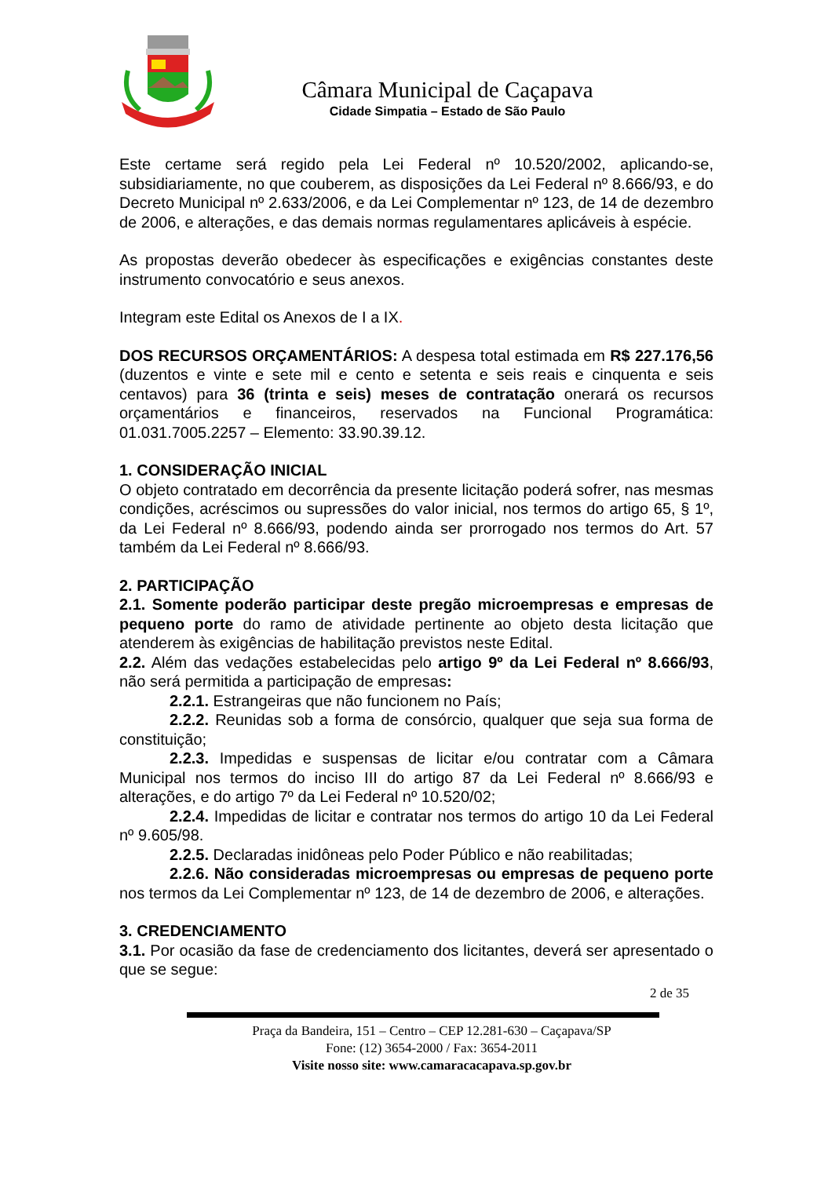Câmara Municipal de Caçapava
Cidade Simpatia – Estado de São Paulo
Este certame será regido pela Lei Federal nº 10.520/2002, aplicando-se, subsidiariamente, no que couberem, as disposições da Lei Federal nº 8.666/93, e do Decreto Municipal nº 2.633/2006, e da Lei Complementar nº 123, de 14 de dezembro de 2006, e alterações, e das demais normas regulamentares aplicáveis à espécie.
As propostas deverão obedecer às especificações e exigências constantes deste instrumento convocatório e seus anexos.
Integram este Edital os Anexos de I a IX.
DOS RECURSOS ORÇAMENTÁRIOS: A despesa total estimada em R$ 227.176,56 (duzentos e vinte e sete mil e cento e setenta e seis reais e cinquenta e seis centavos) para 36 (trinta e seis) meses de contratação onerará os recursos orçamentários e financeiros, reservados na Funcional Programática: 01.031.7005.2257 – Elemento: 33.90.39.12.
1. CONSIDERAÇÃO INICIAL
O objeto contratado em decorrência da presente licitação poderá sofrer, nas mesmas condições, acréscimos ou supressões do valor inicial, nos termos do artigo 65, § 1º, da Lei Federal nº 8.666/93, podendo ainda ser prorrogado nos termos do Art. 57 também da Lei Federal nº 8.666/93.
2. PARTICIPAÇÃO
2.1. Somente poderão participar deste pregão microempresas e empresas de pequeno porte do ramo de atividade pertinente ao objeto desta licitação que atenderem às exigências de habilitação previstos neste Edital.
2.2. Além das vedações estabelecidas pelo artigo 9º da Lei Federal nº 8.666/93, não será permitida a participação de empresas:
2.2.1. Estrangeiras que não funcionem no País;
2.2.2. Reunidas sob a forma de consórcio, qualquer que seja sua forma de constituição;
2.2.3. Impedidas e suspensas de licitar e/ou contratar com a Câmara Municipal nos termos do inciso III do artigo 87 da Lei Federal nº 8.666/93 e alterações, e do artigo 7º da Lei Federal nº 10.520/02;
2.2.4. Impedidas de licitar e contratar nos termos do artigo 10 da Lei Federal nº 9.605/98.
2.2.5. Declaradas inidôneas pelo Poder Público e não reabilitadas;
2.2.6. Não consideradas microempresas ou empresas de pequeno porte nos termos da Lei Complementar nº 123, de 14 de dezembro de 2006, e alterações.
3. CREDENCIAMENTO
3.1. Por ocasião da fase de credenciamento dos licitantes, deverá ser apresentado o que se segue:
2 de 35
Praça da Bandeira, 151 – Centro – CEP 12.281-630 – Caçapava/SP
Fone: (12) 3654-2000 / Fax: 3654-2011
Visite nosso site: www.camaracacapava.sp.gov.br